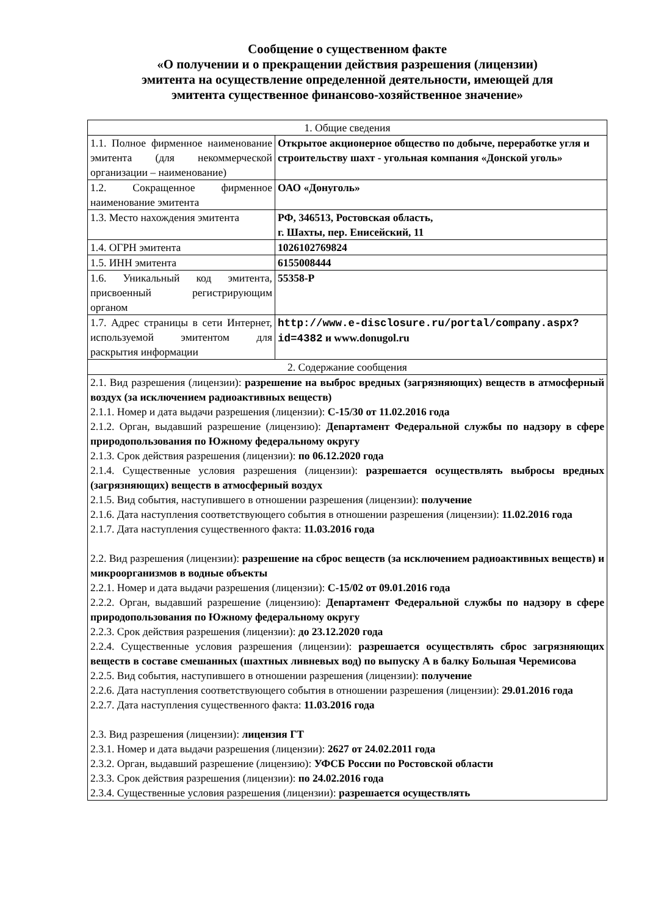Сообщение о существенном факте
«О получении и о прекращении действия разрешения (лицензии)
эмитента на осуществление определенной деятельности, имеющей для
эмитента существенное финансово-хозяйственное значение»
| 1. Общие сведения | |
| 1.1. Полное фирменное наименование эмитента (для некоммерческой организации – наименование) | Открытое акционерное общество по добыче, переработке угля и строительству шахт - угольная компания «Донской уголь» |
| 1.2. Сокращенное фирменное наименование эмитента | ОАО «Донуголь» |
| 1.3. Место нахождения эмитента | РФ, 346513, Ростовская область, г. Шахты, пер. Енисейский, 11 |
| 1.4. ОГРН эмитента | 1026102769824 |
| 1.5. ИНН эмитента | 6155008444 |
| 1.6. Уникальный код эмитента, присвоенный регистрирующим органом | 55358-Р |
| 1.7. Адрес страницы в сети Интернет, используемой эмитентом для раскрытия информации | http://www.e-disclosure.ru/portal/company.aspx?id=4382 и www.donugol.ru |
| 2. Содержание сообщения | |
| 2.1. Вид разрешения (лицензии): разрешение на выброс вредных (загрязняющих) веществ в атмосферный воздух (за исключением радиоактивных веществ) 2.1.1. Номер и дата выдачи разрешения (лицензии): С-15/30 от 11.02.2016 года 2.1.2. Орган, выдавший разрешение (лицензию): Департамент Федеральной службы по надзору в сфере природопользования по Южному федеральному округу 2.1.3. Срок действия разрешения (лицензии): по 06.12.2020 года 2.1.4. Существенные условия разрешения (лицензии): разрешается осуществлять выбросы вредных (загрязняющих) веществ в атмосферный воздух 2.1.5. Вид события, наступившего в отношении разрешения (лицензии): получение 2.1.6. Дата наступления соответствующего события в отношении разрешения (лицензии): 11.02.2016 года 2.1.7. Дата наступления существенного факта: 11.03.2016 года 2.2. Вид разрешения (лицензии): разрешение на сброс веществ (за исключением радиоактивных веществ) и микроорганизмов в водные объекты 2.2.1. Номер и дата выдачи разрешения (лицензии): С-15/02 от 09.01.2016 года 2.2.2. Орган, выдавший разрешение (лицензию): Департамент Федеральной службы по надзору в сфере природопользования по Южному федеральному округу 2.2.3. Срок действия разрешения (лицензии): до 23.12.2020 года 2.2.4. Существенные условия разрешения (лицензии): разрешается осуществлять сброс загрязняющих веществ в составе смешанных (шахтных ливневых вод) по выпуску А в балку Большая Черемисова 2.2.5. Вид события, наступившего в отношении разрешения (лицензии): получение 2.2.6. Дата наступления соответствующего события в отношении разрешения (лицензии): 29.01.2016 года 2.2.7. Дата наступления существенного факта: 11.03.2016 года 2.3. Вид разрешения (лицензии): лицензия ГТ 2.3.1. Номер и дата выдачи разрешения (лицензии): 2627 от 24.02.2011 года 2.3.2. Орган, выдавший разрешение (лицензию): УФСБ России по Ростовской области 2.3.3. Срок действия разрешения (лицензии): по 24.02.2016 года 2.3.4. Существенные условия разрешения (лицензии): разрешается осуществлять | |